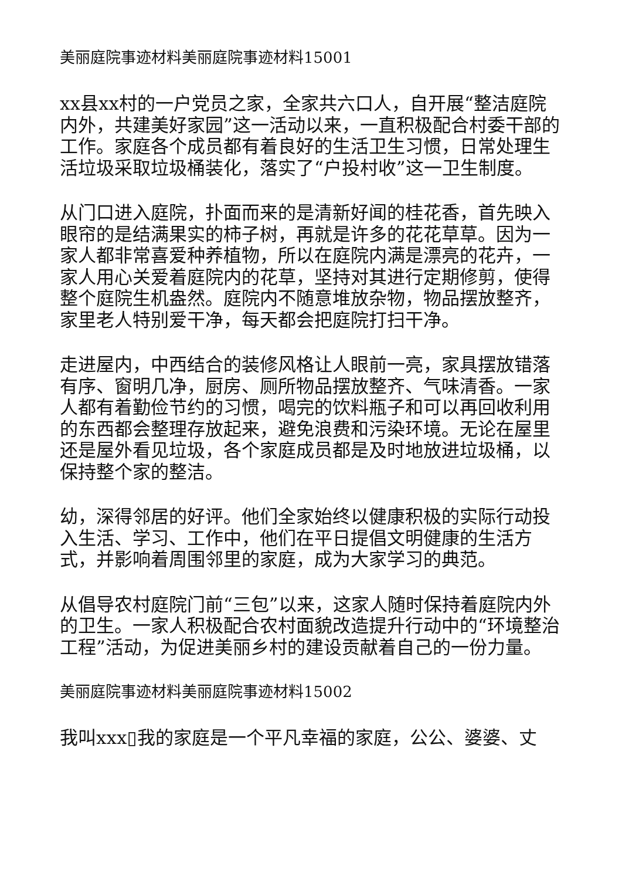美丽庭院事迹材料美丽庭院事迹材料15001
xx县xx村的一户党员之家，全家共六口人，自开展“整洁庭院内外，共建美好家园”这一活动以来，一直积极配合村委干部的工作。家庭各个成员都有着良好的生活卫生习惯，日常处理生活垃圾采取垃圾桶装化，落实了“户投村收”这一卫生制度。
从门口进入庭院，扑面而来的是清新好闻的桂花香，首先映入眼帘的是结满果实的柿子树，再就是许多的花花草草。因为一家人都非常喜爱种养植物，所以在庭院内满是漂亮的花卉，一家人用心关爱着庭院内的花草，坚持对其进行定期修剪，使得整个庭院生机盎然。庭院内不随意堆放杂物，物品摆放整齐，家里老人特别爱干净，每天都会把庭院打扫干净。
走进屋内，中西结合的装修风格让人眼前一亮，家具摆放错落有序、窗明几净，厨房、厕所物品摆放整齐、气味清香。一家人都有着勤俭节约的习惯，喝完的饮料瓶子和可以再回收利用的东西都会整理存放起来，避免浪费和污染环境。无论在屋里还是屋外看见垃圾，各个家庭成员都是及时地放进垃圾桶，以保持整个家的整洁。
幼，深得邻居的好评。他们全家始终以健康积极的实际行动投入生活、学习、工作中，他们在平日提倡文明健康的生活方式，并影响着周围邻里的家庭，成为大家学习的典范。
从倡导农村庭院门前“三包”以来，这家人随时保持着庭院内外的卫生。一家人积极配合农村面貌改造提升行动中的“环境整治工程”活动，为促进美丽乡村的建设贡献着自己的一份力量。
美丽庭院事迹材料美丽庭院事迹材料15002
我叫xxx▯我的家庭是一个平凡幸福的家庭，公公、婆婆、丈